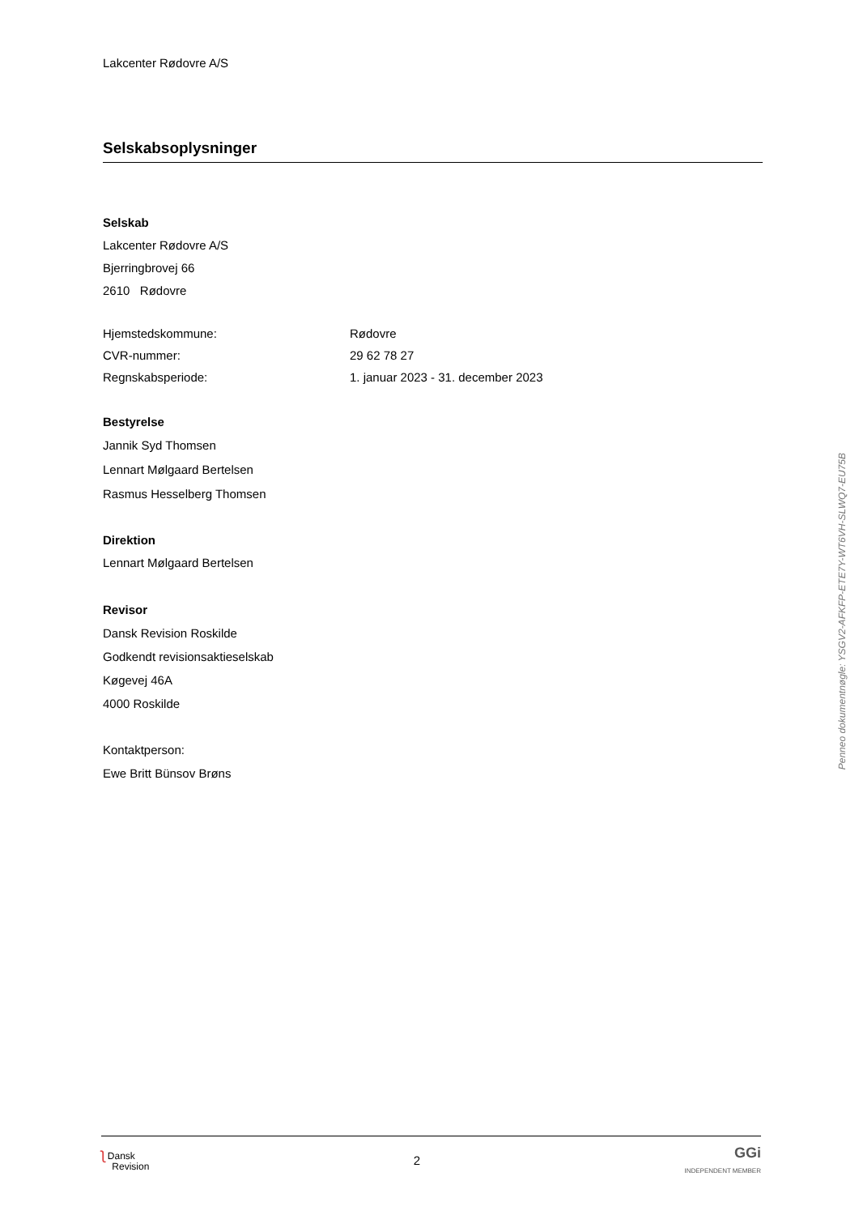Lakcenter Rødovre A/S
Selskabsoplysninger
Selskab
Lakcenter Rødovre A/S
Bjerringbrovej 66
2610 Rødovre
Hjemstedskommune: Rødovre
CVR-nummer: 29 62 78 27
Regnskabsperiode: 1. januar 2023 - 31. december 2023
Bestyrelse
Jannik Syd Thomsen
Lennart Mølgaard Bertelsen
Rasmus Hesselberg Thomsen
Direktion
Lennart Mølgaard Bertelsen
Revisor
Dansk Revision Roskilde
Godkendt revisionsaktieselskab
Køgevej 46A
4000 Roskilde
Kontaktperson:
Ewe Britt Bünsov Brøns
Penneo dokumentnøgle: YSGV2-AFKFP-ETE7Y-WT6VH-SLWQ7-EU75B
ʅ Dansk
Revision
2
GGi
INDEPENDENT MEMBER